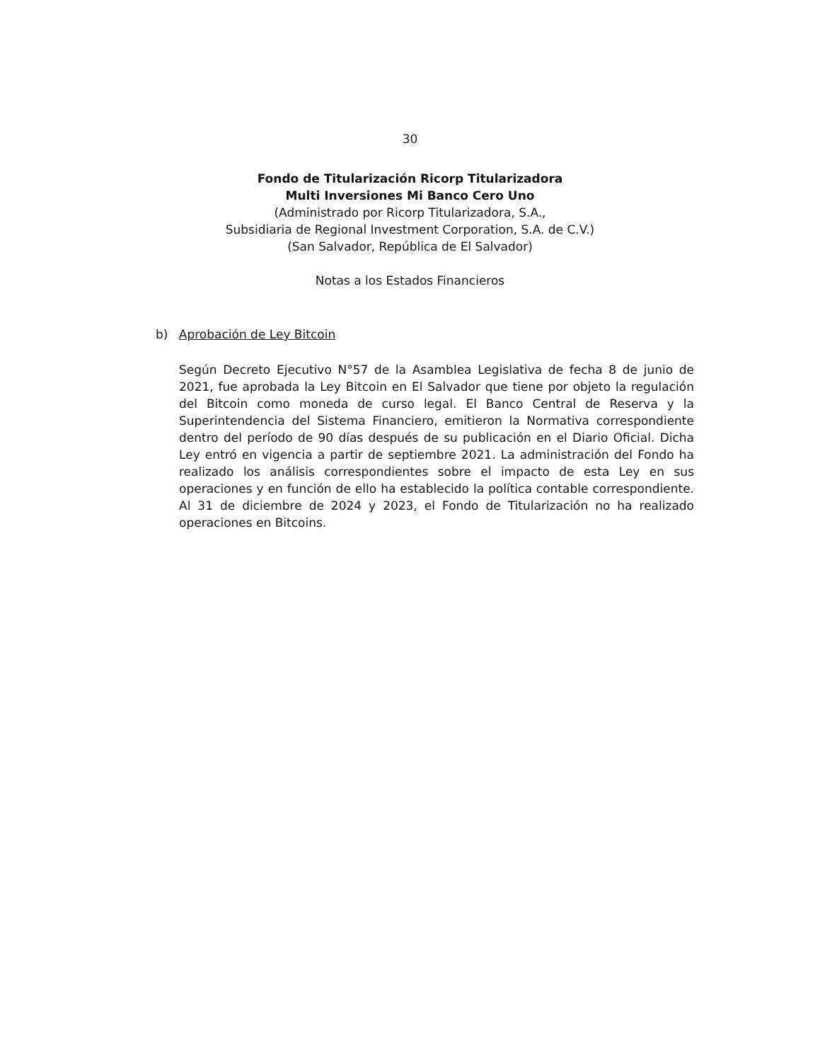30
Fondo de Titularización Ricorp Titularizadora
Multi Inversiones Mi Banco Cero Uno
(Administrado por Ricorp Titularizadora, S.A.,
Subsidiaria de Regional Investment Corporation, S.A. de C.V.)
(San Salvador, República de El Salvador)
Notas a los Estados Financieros
b) Aprobación de Ley Bitcoin
Según Decreto Ejecutivo N°57 de la Asamblea Legislativa de fecha 8 de junio de 2021, fue aprobada la Ley Bitcoin en El Salvador que tiene por objeto la regulación del Bitcoin como moneda de curso legal. El Banco Central de Reserva y la Superintendencia del Sistema Financiero, emitieron la Normativa correspondiente dentro del período de 90 días después de su publicación en el Diario Oficial. Dicha Ley entró en vigencia a partir de septiembre 2021. La administración del Fondo ha realizado los análisis correspondientes sobre el impacto de esta Ley en sus operaciones y en función de ello ha establecido la política contable correspondiente. Al 31 de diciembre de 2024 y 2023, el Fondo de Titularización no ha realizado operaciones en Bitcoins.